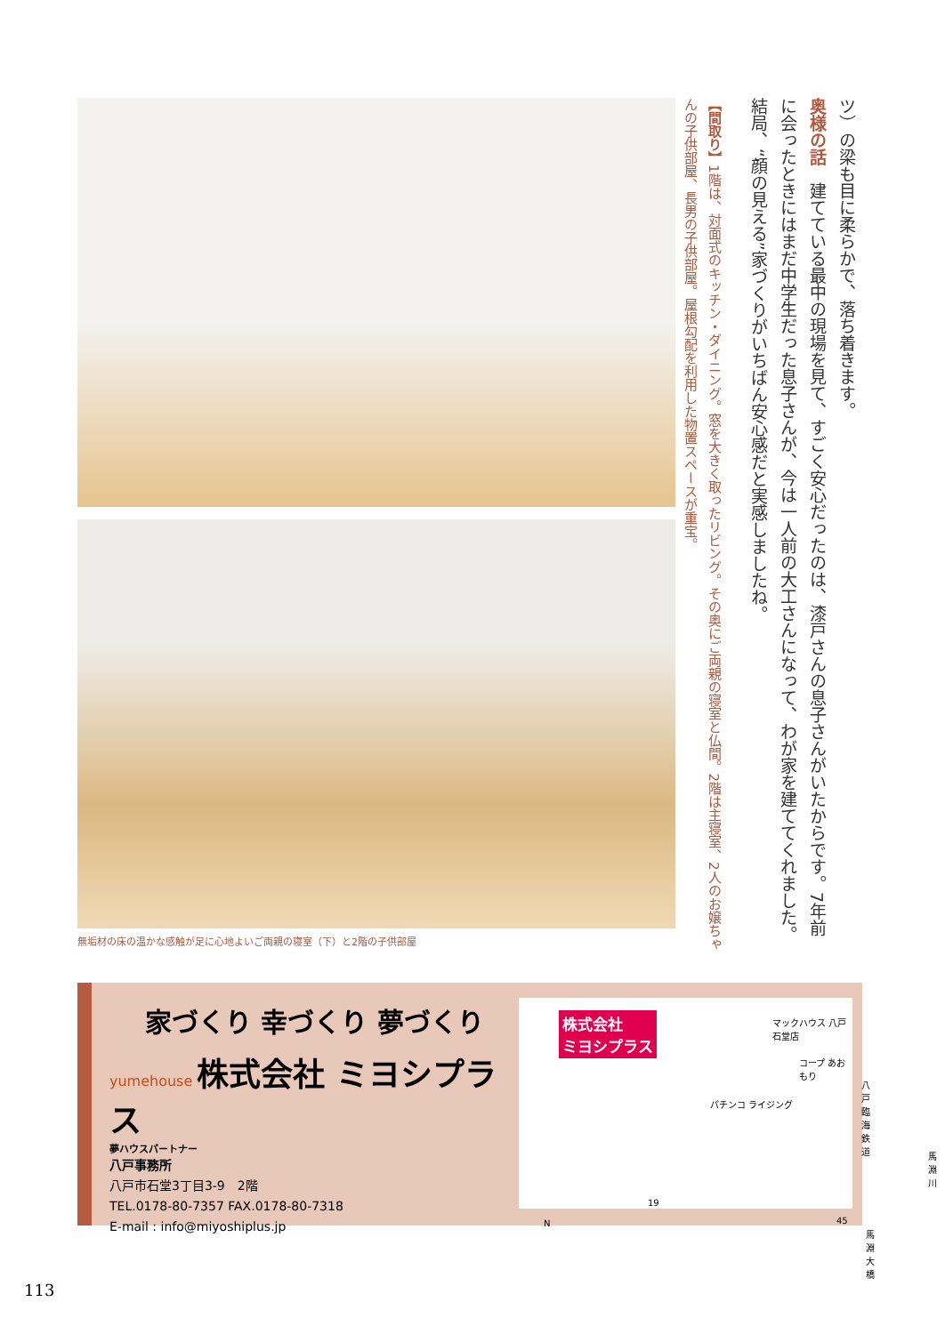無垢材の床の温かな感触が足に心地よいご両親の寝室（下）と2階の子供部屋
ツ）の梁も目に柔らかで、落ち着きます。
奥様の話　建てている最中の現場を見て、すごく安心だったのは、漆戸さんの息子さんがいたからです。7年前に会ったときにはまだ中学生だった息子さんが、今は一人前の大工さんになって、わが家を建ててくれました。結局、“顔の見える”家づくりがいちばん安心感だと実感しましたね。
【間取り】1階は、対面式のキッチン・ダイニング。窓を大きく取ったリビング。その奥にご両親の寝室と仏間。2階は主寝室、2人のお嬢ちゃんの子供部屋、長男の子供部屋。屋根勾配を利用した物置スペースが重宝。
家づくり 幸づくり 夢づくり
yumehouse 株式会社 ミヨシプラス
夢ハウスパートナー
八戸事務所
八戸市石堂3丁目3-9　2階
TEL.0178-80-7357 FAX.0178-80-7318
E-mail : info@miyoshiplus.jp
株式会社
ミヨシプラス
マックハウス 八戸石堂店
コープ あおもり
パチンコ ライジング
八戸臨海鉄道
馬淵川
19
45
馬淵大橋
N
113